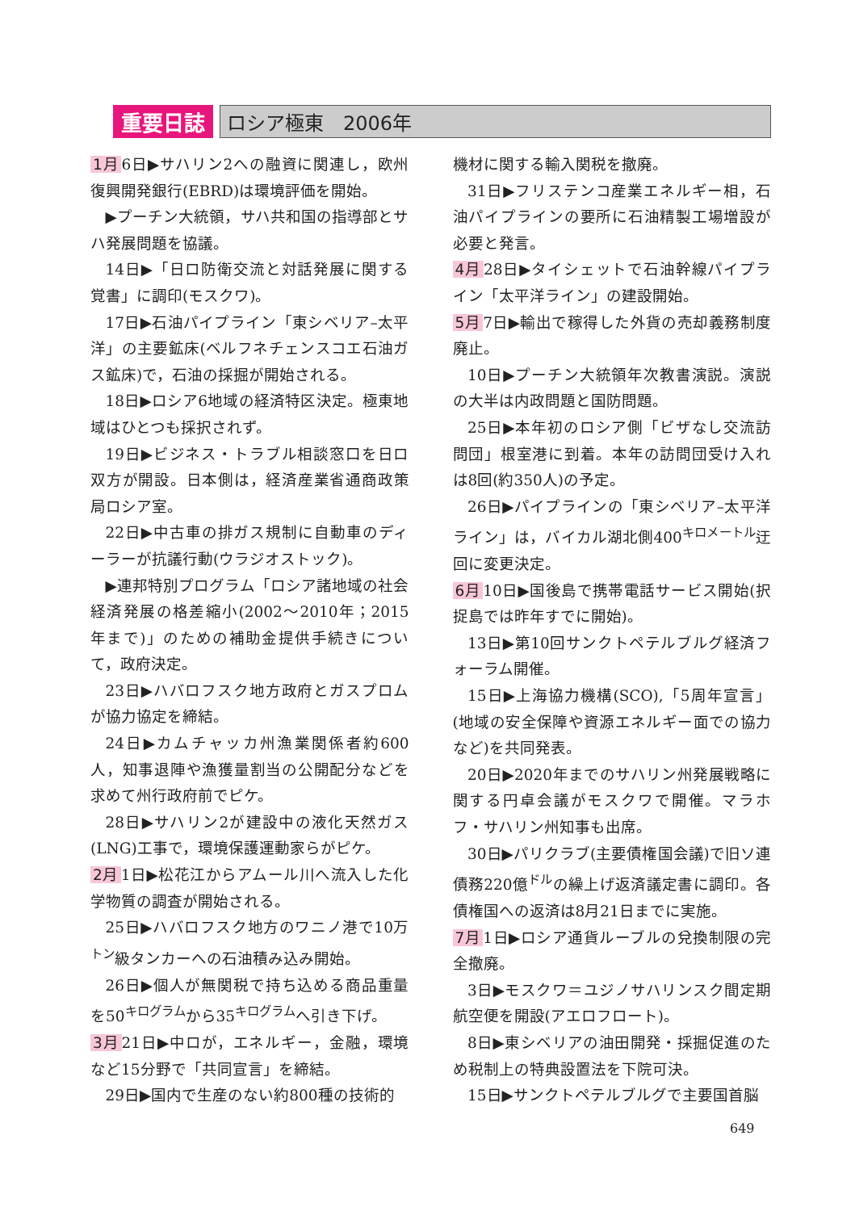重要日誌 ロシア極東　2006年
1月 6日▶サハリン2への融資に関連し，欧州復興開発銀行(EBRD)は環境評価を開始。
▶プーチン大統領，サハ共和国の指導部とサハ発展問題を協議。
14日▶「日ロ防衛交流と対話発展に関する覚書」に調印(モスクワ)。
17日▶石油パイプライン「東シベリア–太平洋」の主要鉱床(ベルフネチェンスコエ石油ガス鉱床)で，石油の採掘が開始される。
18日▶ロシア6地域の経済特区決定。極東地域はひとつも採択されず。
19日▶ビジネス・トラブル相談窓口を日ロ双方が開設。日本側は，経済産業省通商政策局ロシア室。
22日▶中古車の排ガス規制に自動車のディーラーが抗議行動(ウラジオストック)。
▶連邦特別プログラム「ロシア諸地域の社会経済発展の格差縮小(2002〜2010年；2015年まで)」のための補助金提供手続きについて，政府決定。
23日▶ハバロフスク地方政府とガスプロムが協力協定を締結。
24日▶カムチャッカ州漁業関係者約600人，知事退陣や漁獲量割当の公開配分などを求めて州行政府前でピケ。
28日▶サハリン2が建設中の液化天然ガス(LNG)工事で，環境保護運動家らがピケ。
2月 1日▶松花江からアムール川へ流入した化学物質の調査が開始される。
25日▶ハバロフスク地方のワニノ港で10万<sup>トン</sup>級タンカーへの石油積み込み開始。
26日▶個人が無関税で持ち込める商品重量を50<sup>キログラム</sup>から35<sup>キログラム</sup>へ引き下げ。
3月 21日▶中ロが，エネルギー，金融，環境など15分野で「共同宣言」を締結。
29日▶国内で生産のない約800種の技術的
機材に関する輸入関税を撤廃。
31日▶フリステンコ産業エネルギー相，石油パイプラインの要所に石油精製工場増設が必要と発言。
4月 28日▶タイシェットで石油幹線パイプライン「太平洋ライン」の建設開始。
5月 7日▶輸出で稼得した外貨の売却義務制度廃止。
10日▶プーチン大統領年次教書演説。演説の大半は内政問題と国防問題。
25日▶本年初のロシア側「ビザなし交流訪問団」根室港に到着。本年の訪問団受け入れは8回(約350人)の予定。
26日▶パイプラインの「東シベリア–太平洋ライン」は，バイカル湖北側400<sup>キロメートル</sup>迂回に変更決定。
6月 10日▶国後島で携帯電話サービス開始(択捉島では昨年すでに開始)。
13日▶第10回サンクトペテルブルグ経済フォーラム開催。
15日▶上海協力機構(SCO),「5周年宣言」(地域の安全保障や資源エネルギー面での協力など)を共同発表。
20日▶2020年までのサハリン州発展戦略に関する円卓会議がモスクワで開催。マラホフ・サハリン州知事も出席。
30日▶パリクラブ(主要債権国会議)で旧ソ連債務220億<sup>ドル</sup>の繰上げ返済議定書に調印。各債権国への返済は8月21日までに実施。
7月 1日▶ロシア通貨ルーブルの兌換制限の完全撤廃。
3日▶モスクワ＝ユジノサハリンスク間定期航空便を開設(アエロフロート)。
8日▶東シベリアの油田開発・採掘促進のため税制上の特典設置法を下院可決。
15日▶サンクトペテルブルグで主要国首脳
649